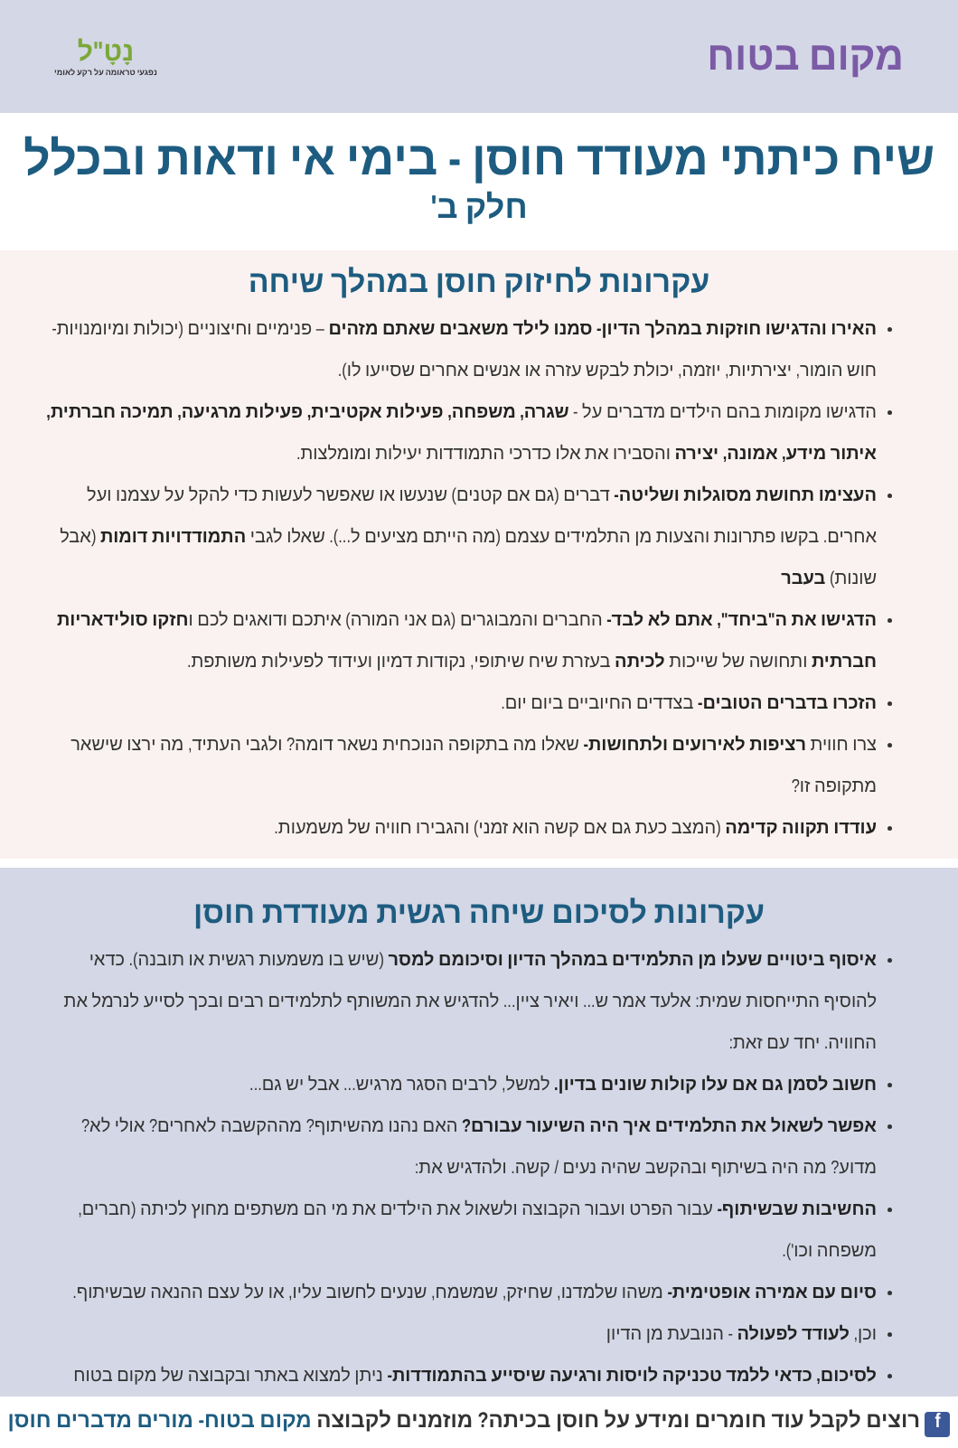מקום בטוח
נָטָ"ל
נפגעי טראומה על רקע לאומי
שיח כיתתי מעודד חוסן - בימי אי ודאות ובכלל
חלק ב'
עקרונות לחיזוק חוסן במהלך שיחה
האירו והדגישו חוזקות במהלך הדיון- סמנו לילד משאבים שאתם מזהים – פנימיים וחיצוניים (יכולות ומיומנויות- חוש הומור, יצירתיות, יוזמה, יכולת לבקש עזרה או אנשים אחרים שסייעו לו).
הדגישו מקומות בהם הילדים מדברים על - שגרה, משפחה, פעילות אקטיבית, פעילות מרגיעה, תמיכה חברתית, איתור מידע, אמונה, יצירה והסבירו את אלו כדרכי התמודדות יעילות ומומלצות.
העצימו תחושת מסוגלות ושליטה- דברים (גם אם קטנים) שנעשו או שאפשר לעשות כדי להקל על עצמנו ועל אחרים. בקשו פתרונות והצעות מן התלמידים עצמם (מה הייתם מציעים ל...). שאלו לגבי התמודדויות דומות (אבל שונות) בעבר
הדגישו את ה"ביחד", אתם לא לבד- החברים והמבוגרים (גם אני המורה) איתכם ודואגים לכם וחזקו סולידאריות חברתית ותחושה של שייכות לכיתה בעזרת שיח שיתופי, נקודות דמיון ועידוד לפעילות משותפת.
הזכרו בדברים הטובים- בצדדים החיוביים ביום יום.
צרו חווית רציפות לאירועים ולתחושות- שאלו מה בתקופה הנוכחית נשאר דומה? ולגבי העתיד, מה ירצו שישאר מתקופה זו?
עודדו תקווה קדימה (המצב כעת גם אם קשה הוא זמני) והגבירו חוויה של משמעות.
עקרונות לסיכום שיחה רגשית מעודדת חוסן
איסוף ביטויים שעלו מן התלמידים במהלך הדיון וסיכומם למסר (שיש בו משמעות רגשית או תובנה). כדאי להוסיף התייחסות שמית: אלעד אמר ש... ויאיר ציין... להדגיש את המשותף לתלמידים רבים ובכך לסייע לנרמל את החוויה. יחד עם זאת:
חשוב לסמן גם אם עלו קולות שונים בדיון. למשל, לרבים הסגר מרגיש... אבל יש גם...
אפשר לשאול את התלמידים איך היה השיעור עבורם? האם נהנו מהשיתוף? מההקשבה לאחרים? אולי לא? מדוע? מה היה בשיתוף ובהקשב שהיה נעים / קשה. ולהדגיש את:
החשיבות שבשיתוף- עבור הפרט ועבור הקבוצה ולשאול את הילדים את מי הם משתפים מחוץ לכיתה (חברים, משפחה וכו').
סיום עם אמירה אופטימית- משהו שלמדנו, שחיזק, שמשמח, שנעים לחשוב עליו, או על עצם ההנאה שבשיתוף.
וכן, לעודד לפעולה - הנובעת מן הדיון
לסיכום, כדאי ללמד טכניקה לויסות ורגיעה שיסייע בהתמודדות- ניתן למצוא באתר ובקבוצה של מקום בטוח
f רוצים לקבל עוד חומרים ומידע על חוסן בכיתה? מוזמנים לקבוצה מקום בטוח- מורים מדברים חוסן